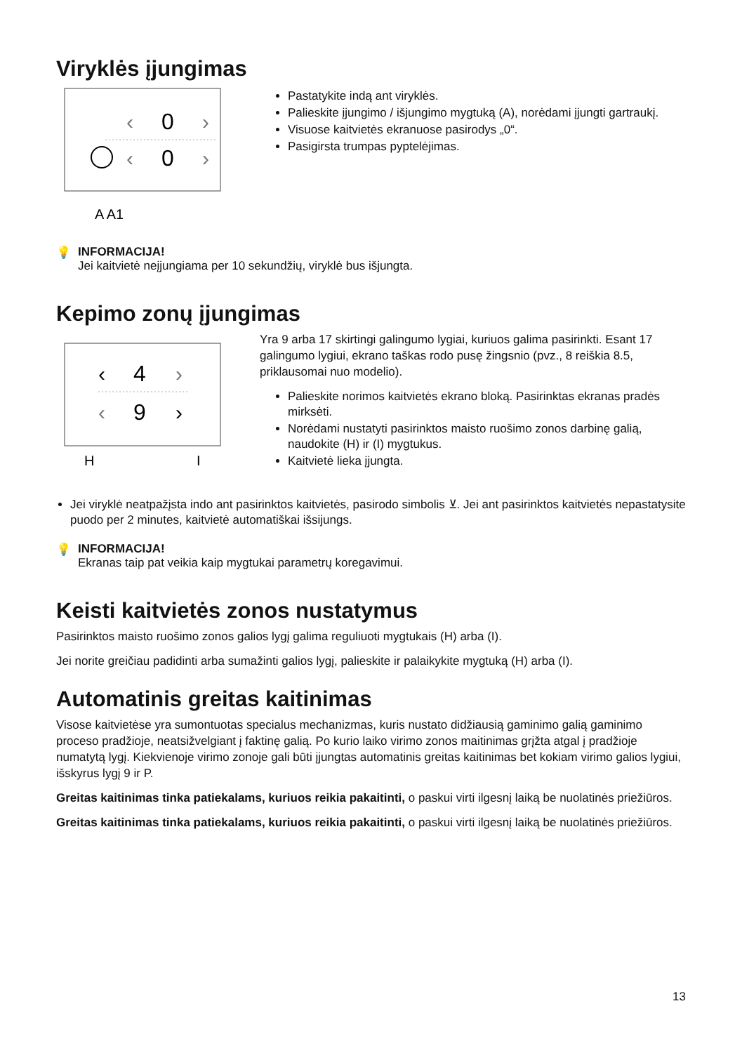Viryklės įjungimas
‹
0
›
‹
0
›
A A1
Pastatykite indą ant viryklės.
Palieskite įjungimo / išjungimo mygtuką (A), norėdami įjungti gartraukį.
Visuose kaitvietės ekranuose pasirodys „0“.
Pasigirsta trumpas pyptelėjimas.
💡 INFORMACIJA!
Jei kaitvietė neįjungiama per 10 sekundžių, viryklė bus išjungta.
Kepimo zonų įjungimas
‹
4
›
‹
9
›
H
I
Yra 9 arba 17 skirtingi galingumo lygiai, kuriuos galima pasirinkti. Esant 17 galingumo lygiui, ekrano taškas rodo pusę žingsnio (pvz., 8 reiškia 8.5, priklausomai nuo modelio).
Palieskite norimos kaitvietės ekrano bloką. Pasirinktas ekranas pradės mirksėti.
Norėdami nustatyti pasirinktos maisto ruošimo zonos darbinę galią, naudokite (H) ir (I) mygtukus.
Kaitvietė lieka įjungta.
Jei viryklė neatpažįsta indo ant pasirinktos kaitvietės, pasirodo simbolis ⊻. Jei ant pasirinktos kaitvietės nepastatysite puodo per 2 minutes, kaitvietė automatiškai išsijungs.
💡 INFORMACIJA!
Ekranas taip pat veikia kaip mygtukai parametrų koregavimui.
Keisti kaitvietės zonos nustatymus
Pasirinktos maisto ruošimo zonos galios lygį galima reguliuoti mygtukais (H) arba (I).
Jei norite greičiau padidinti arba sumažinti galios lygį, palieskite ir palaikykite mygtuką (H) arba (I).
Automatinis greitas kaitinimas
Visose kaitvietėse yra sumontuotas specialus mechanizmas, kuris nustato didžiausią gaminimo galią gaminimo proceso pradžioje, neatsižvelgiant į faktinę galią. Po kurio laiko virimo zonos maitinimas grįžta atgal į pradžioje numatytą lygį. Kiekvienoje virimo zonoje gali būti įjungtas automatinis greitas kaitinimas bet kokiam virimo galios lygiui, išskyrus lygį 9 ir P.
Greitas kaitinimas tinka patiekalams, kuriuos reikia pakaitinti, o paskui virti ilgesnį laiką be nuolatinės priežiūros.
Greitas kaitinimas tinka patiekalams, kuriuos reikia pakaitinti, o paskui virti ilgesnį laiką be nuolatinės priežiūros.
13